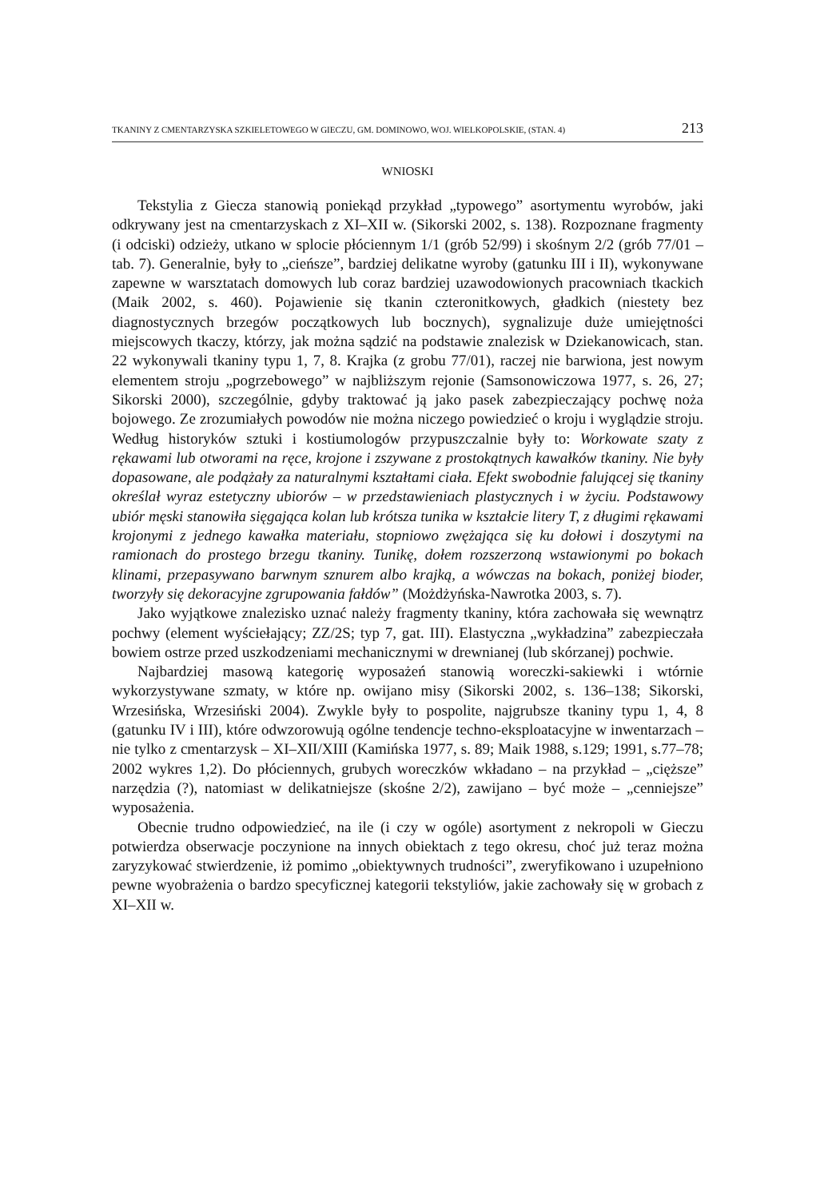TKANINY Z CMENTARZYSKA SZKIELETOWEGO W GIECZU, GM. DOMINOWO, WOJ. WIELKOPOLSKIE, (STAN. 4) 213
WNIOSKI
Tekstylia z Giecza stanowią poniekąd przykład „typowego” asortymentu wyrobów, jaki odkrywany jest na cmentarzyskach z XI–XII w. (Sikorski 2002, s. 138). Rozpoznane fragmenty (i odciski) odzieży, utkano w splocie płóciennym 1/1 (grób 52/99) i skośnym 2/2 (grób 77/01 – tab. 7). Generalnie, były to „cieńsze”, bardziej delikatne wyroby (gatunku III i II), wykonywane zapewne w warsztatach domowych lub coraz bardziej uzawodowionych pracowniach tkackich (Maik 2002, s. 460). Pojawienie się tkanin czteronitkowych, gładkich (niestety bez diagnostycznych brzegów początkowych lub bocznych), sygnalizuje duże umiejętności miejscowych tkaczy, którzy, jak można sądzić na podstawie znalezisk w Dziekanowicach, stan. 22 wykonywali tkaniny typu 1, 7, 8. Krajka (z grobu 77/01), raczej nie barwiona, jest nowym elementem stroju „pogrzebowego” w najbliższym rejonie (Samsonowiczowa 1977, s. 26, 27; Sikorski 2000), szczególnie, gdyby traktować ją jako pasek zabezpieczający pochwę noża bojowego. Ze zrozumiałych powodów nie można niczego powiedzieć o kroju i wyglądzie stroju. Według historyków sztuki i kostiumologów przypuszczalnie były to: Workowate szaty z rękawami lub otworami na ręce, krojone i zszywane z prostokątnych kawałków tkaniny. Nie były dopasowane, ale podążały za naturalnymi kształtami ciała. Efekt swobodnie falującej się tkaniny określał wyraz estetyczny ubiorów – w przedstawieniach plastycznych i w życiu. Podstawowy ubiór męski stanowiła sięgająca kolan lub krótsza tunika w kształcie litery T, z długimi rękawami krojonymi z jednego kawałka materiału, stopniowo zwężająca się ku dołowi i doszytymi na ramionach do prostego brzegu tkaniny. Tunikę, dołem rozszerzoną wstawionymi po bokach klinami, przepasywano barwnym sznurem albo krajką, a wówczas na bokach, poniżej bioder, tworzyły się dekoracyjne zgrupowania fałdów” (Możdżyńska-Nawrotka 2003, s. 7).
Jako wyjątkowe znalezisko uznać należy fragmenty tkaniny, która zachowała się wewnątrz pochwy (element wyściełający; ZZ/2S; typ 7, gat. III). Elastyczna „wykładzina” zabezpieczała bowiem ostrze przed uszkodzeniami mechanicznymi w drewnianej (lub skórzanej) pochwie.
Najbardziej masową kategorię wyposażeń stanowią woreczki-sakiewki i wtórnie wykorzystywane szmaty, w które np. owijano misy (Sikorski 2002, s. 136–138; Sikorski, Wrzesińska, Wrzesiński 2004). Zwykle były to pospolite, najgrubsze tkaniny typu 1, 4, 8 (gatunku IV i III), które odwzorowują ogólne tendencje techno-eksploatacyjne w inwentarzach – nie tylko z cmentarzysk – XI–XII/XIII (Kamińska 1977, s. 89; Maik 1988, s.129; 1991, s.77–78; 2002 wykres 1,2). Do płóciennych, grubych woreczków wkładano – na przykład – „cięższe” narzędzia (?), natomiast w delikatniejsze (skośne 2/2), zawijano – być może – „cenniejsze” wyposażenia.
Obecnie trudno odpowiedzieć, na ile (i czy w ogóle) asortyment z nekropoli w Gieczu potwierdza obserwacje poczynione na innych obiektach z tego okresu, choć już teraz można zaryzykować stwierdzenie, iż pomimo „obiektywnych trudności”, zweryfikowano i uzupełniono pewne wyobrażenia o bardzo specyficznej kategorii tekstyliów, jakie zachowały się w grobach z XI–XII w.